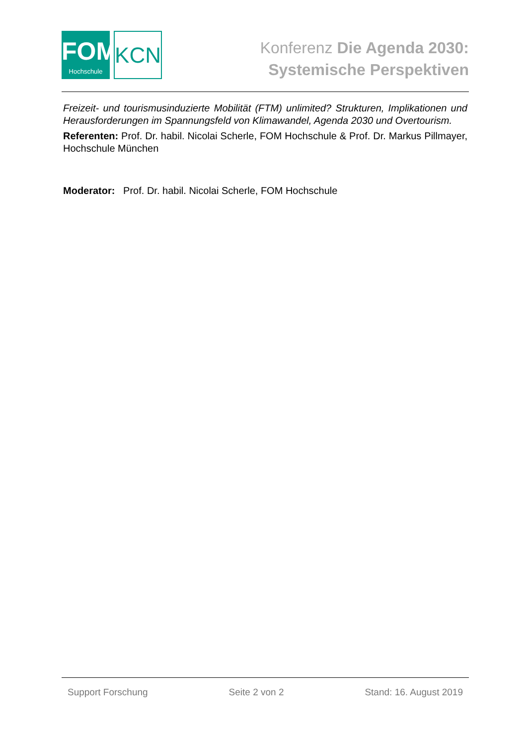FOM
Hochschule
KCN
Konferenz Die Agenda 2030:
Systemische Perspektiven
Freizeit- und tourismusinduzierte Mobilität (FTM) unlimited? Strukturen, Implikationen und Herausforderungen im Spannungsfeld von Klimawandel, Agenda 2030 und Overtourism.
Referenten: Prof. Dr. habil. Nicolai Scherle, FOM Hochschule & Prof. Dr. Markus Pillmayer, Hochschule München
Moderator: Prof. Dr. habil. Nicolai Scherle, FOM Hochschule
Support Forschung Seite 2 von 2 Stand: 16. August 2019